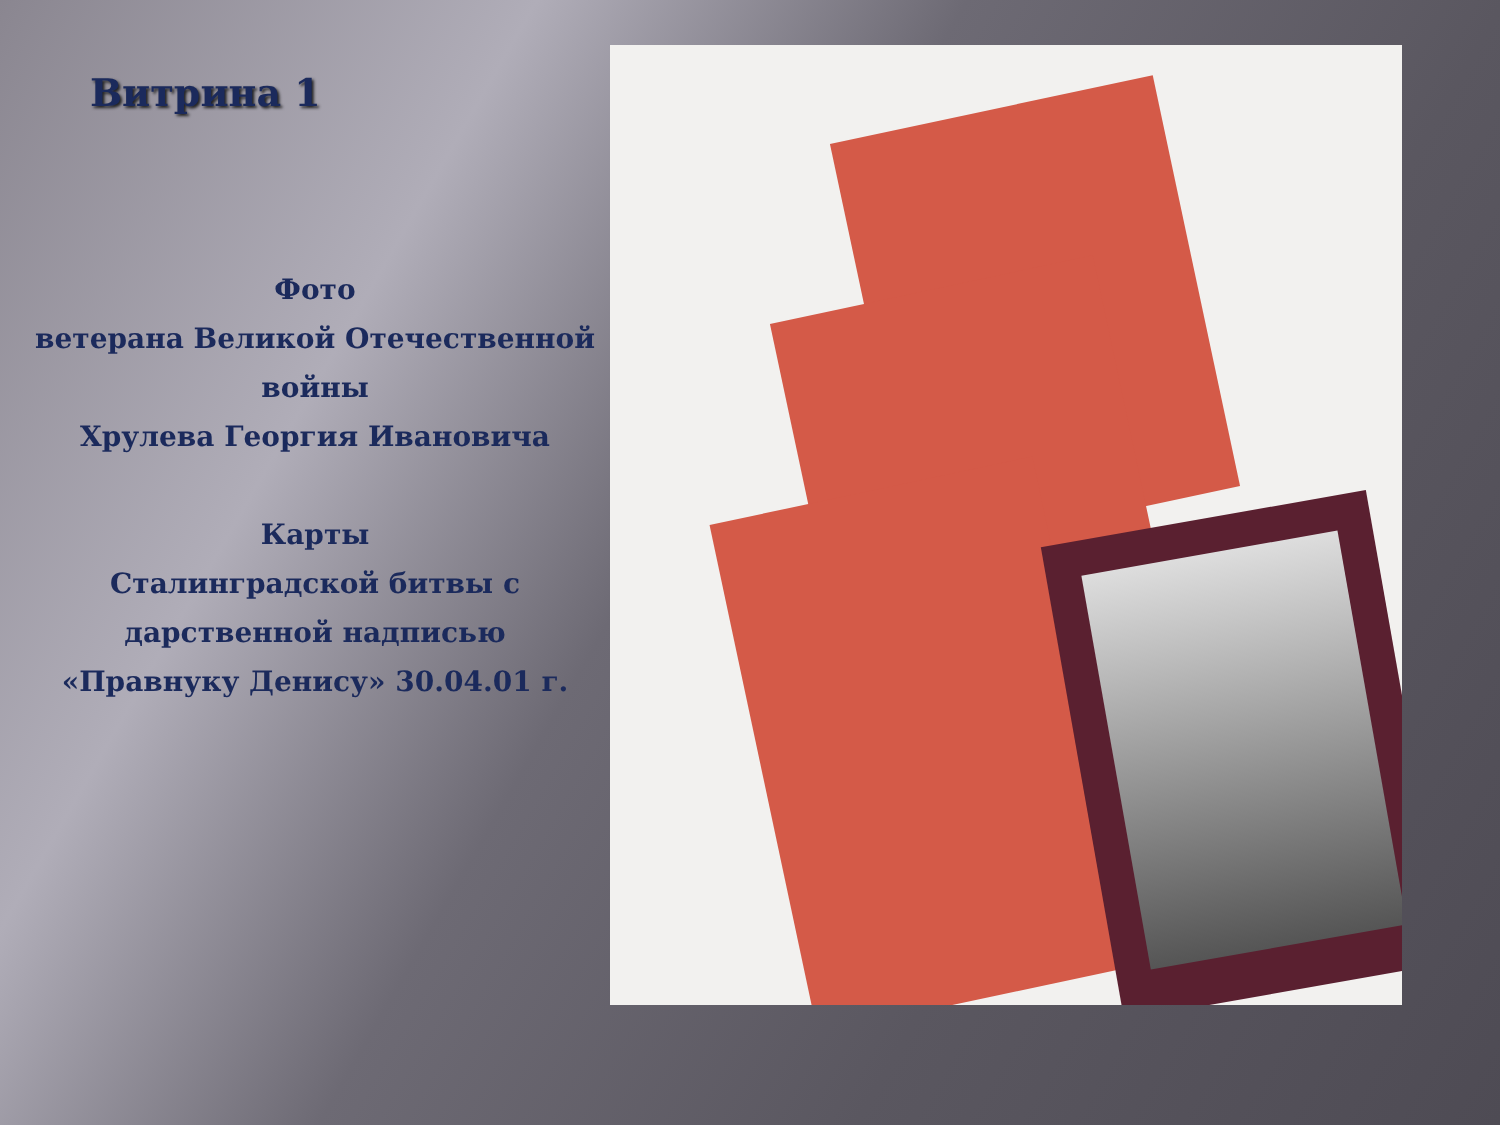Витрина 1
Фото
ветерана Великой Отечественной войны
Хрулева Георгия Ивановича
Карты
Сталинградской битвы с дарственной надписью
«Правнуку Денису» 30.04.01 г.